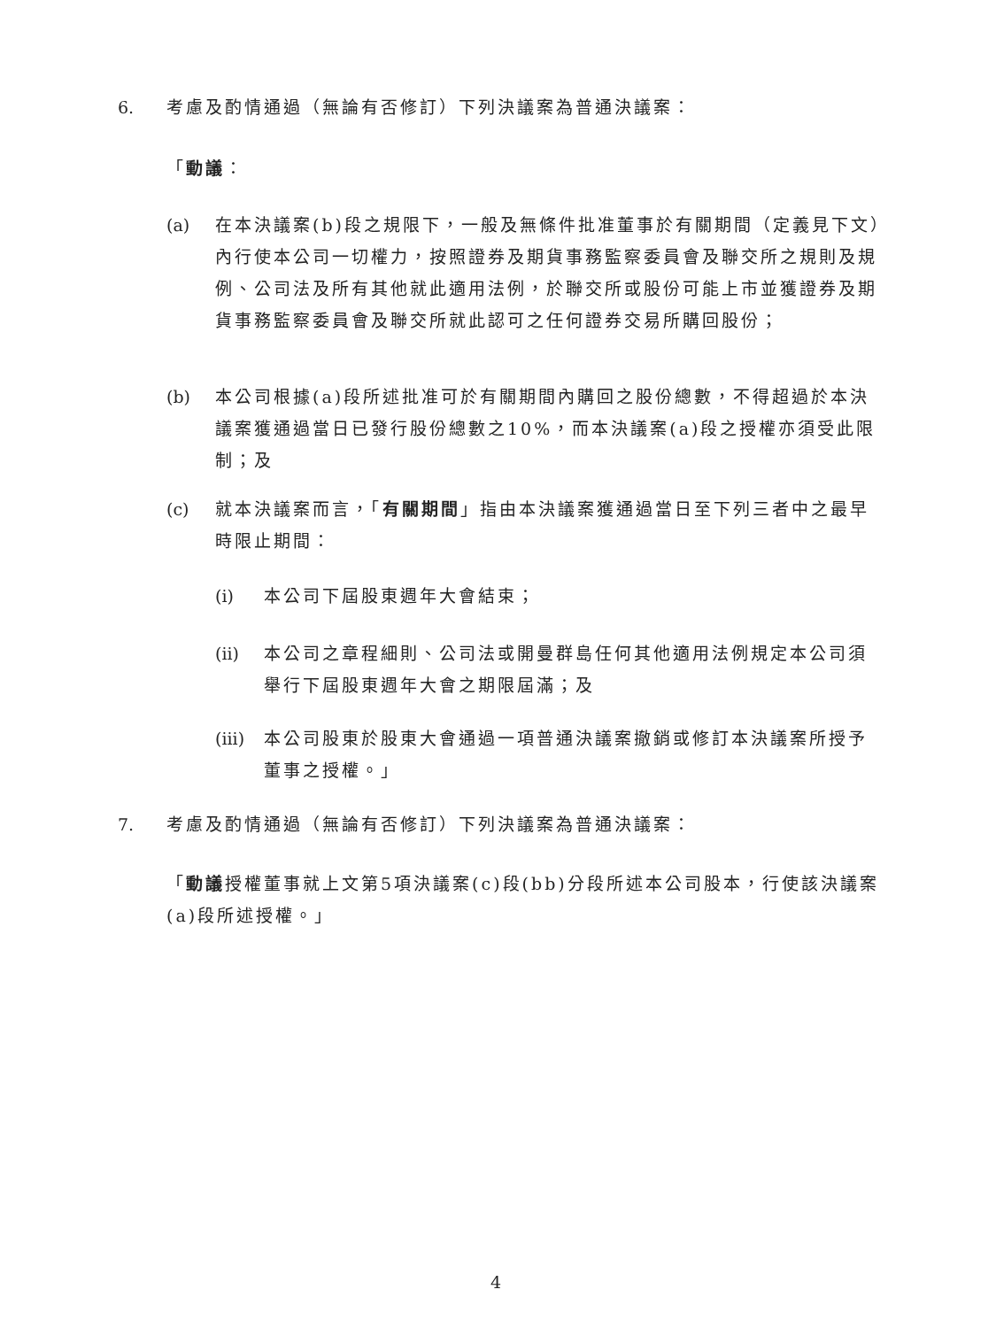6. 考慮及酌情通過（無論有否修訂）下列決議案為普通決議案：
「動議：
(a) 在本決議案(b)段之規限下，一般及無條件批准董事於有關期間（定義見下文）內行使本公司一切權力，按照證券及期貨事務監察委員會及聯交所之規則及規例、公司法及所有其他就此適用法例，於聯交所或股份可能上市並獲證券及期貨事務監察委員會及聯交所就此認可之任何證券交易所購回股份；
(b) 本公司根據(a)段所述批准可於有關期間內購回之股份總數，不得超過於本決議案獲通過當日已發行股份總數之10%，而本決議案(a)段之授權亦須受此限制；及
(c) 就本決議案而言，「有關期間」指由本決議案獲通過當日至下列三者中之最早時限止期間：
(i) 本公司下屆股東週年大會結束；
(ii) 本公司之章程細則、公司法或開曼群島任何其他適用法例規定本公司須舉行下屆股東週年大會之期限屆滿；及
(iii) 本公司股東於股東大會通過一項普通決議案撤銷或修訂本決議案所授予董事之授權。」
7. 考慮及酌情通過（無論有否修訂）下列決議案為普通決議案：
「動議授權董事就上文第5項決議案(c)段(bb)分段所述本公司股本，行使該決議案(a)段所述授權。」
4